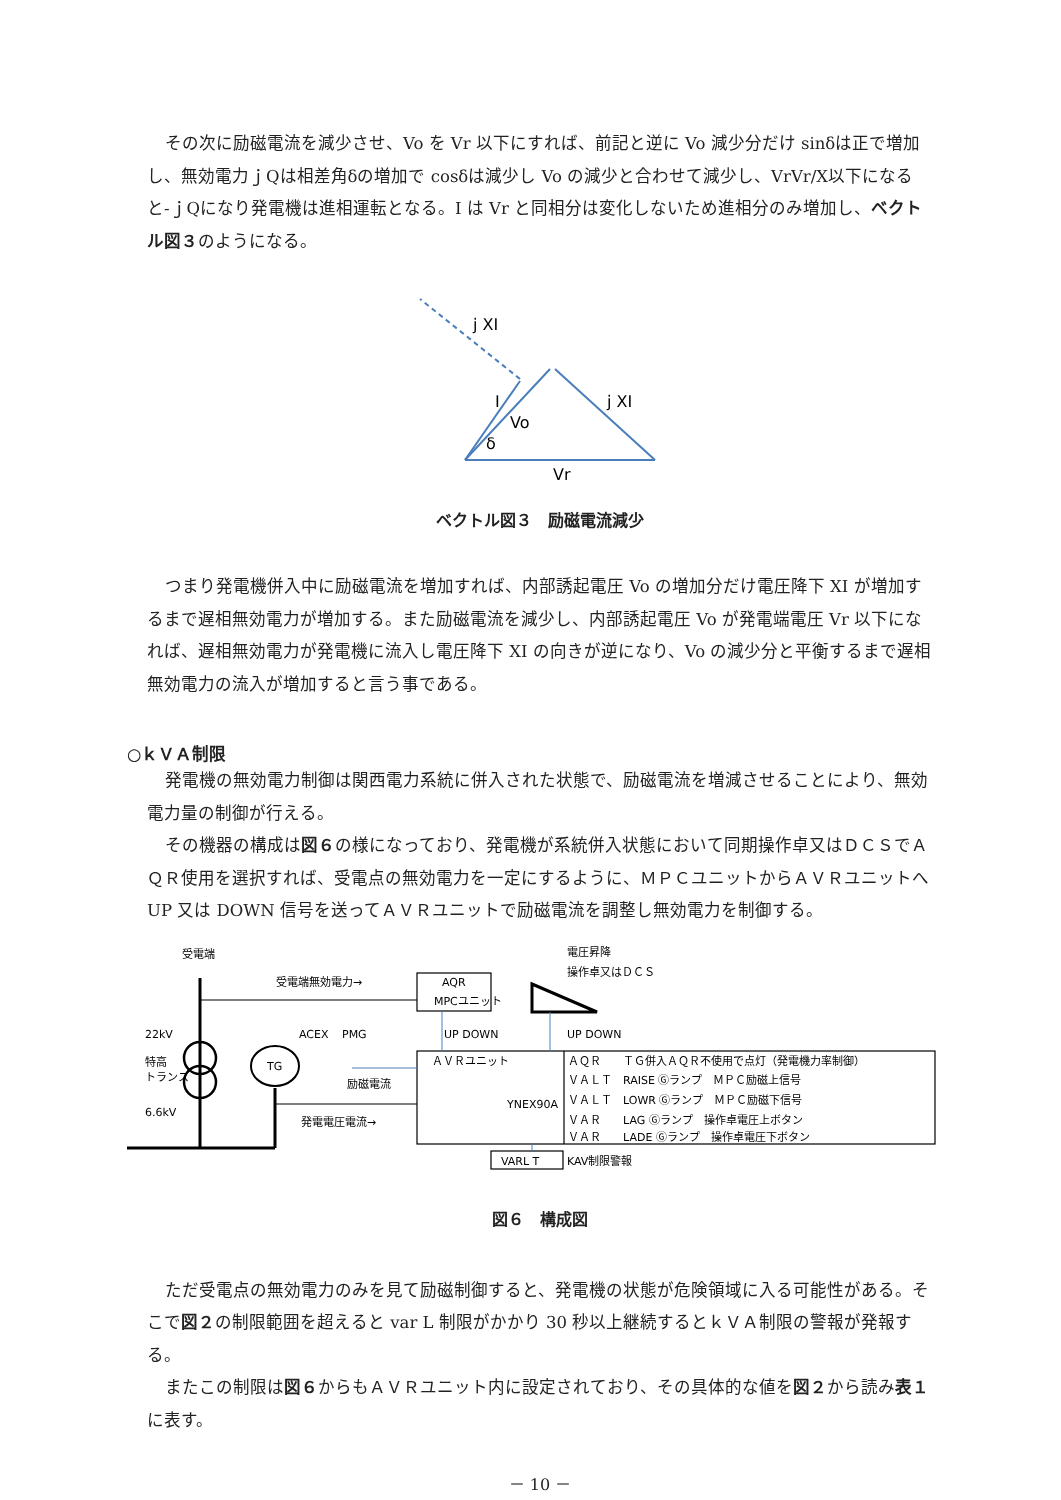その次に励磁電流を減少させ、Vo を Vr 以下にすれば、前記と逆に Vo 減少分だけ sinδは正で増加し、無効電力ｊQは相差角δの増加で cosδは減少し Vo の減少と合わせて減少し、VrVr/X以下になると-ｊQになり発電機は進相運転となる。I は Vr と同相分は変化しないため進相分のみ増加し、ベクトル図３のようになる。
j XI
I
Vo
δ
j XI
Vr
ベクトル図３　励磁電流減少
つまり発電機併入中に励磁電流を増加すれば、内部誘起電圧 Vo の増加分だけ電圧降下 XI が増加するまで遅相無効電力が増加する。また励磁電流を減少し、内部誘起電圧 Vo が発電端電圧 Vr 以下になれば、遅相無効電力が発電機に流入し電圧降下 XI の向きが逆になり、Vo の減少分と平衡するまで遅相無効電力の流入が増加すると言う事である。
○ｋＶＡ制限
発電機の無効電力制御は関西電力系統に併入された状態で、励磁電流を増減させることにより、無効電力量の制御が行える。
その機器の構成は図６の様になっており、発電機が系統併入状態において同期操作卓又はＤＣＳでＡＱＲ使用を選択すれば、受電点の無効電力を一定にするように、ＭＰＣユニットからＡＶＲユニットへ UP 又は DOWN 信号を送ってＡＶＲユニットで励磁電流を調整し無効電力を制御する。
受電端
受電端無効電力→
AQR
MPCユニット
UP DOWN
電圧昇降
操作卓又はＤＣＳ
UP DOWN
22kV
特高
トランス
6.6kV
ACEX
PMG
TG
励磁電流
発電電圧電流→
ＡＶＲユニット
YNEX90A
ＡＱＲ　　ＴＧ併入ＡＱＲ不使用で点灯（発電機力率制御）
ＶＡＬＴ　RAISE Ⓖランプ　ＭＰＣ励磁上信号
ＶＡＬＴ　LOWR Ⓖランプ　ＭＰＣ励磁下信号
ＶＡＲ　　LAG Ⓖランプ　操作卓電圧上ボタン
ＶＡＲ　　LADE Ⓖランプ　操作卓電圧下ボタン
VARL T
KAV制限警報
図６　構成図
ただ受電点の無効電力のみを見て励磁制御すると、発電機の状態が危険領域に入る可能性がある。そこで図２の制限範囲を超えると var L 制限がかかり 30 秒以上継続するとｋＶＡ制限の警報が発報する。
またこの制限は図６からもＡＶＲユニット内に設定されており、その具体的な値を図２から読み表１に表す。
－ 10 －